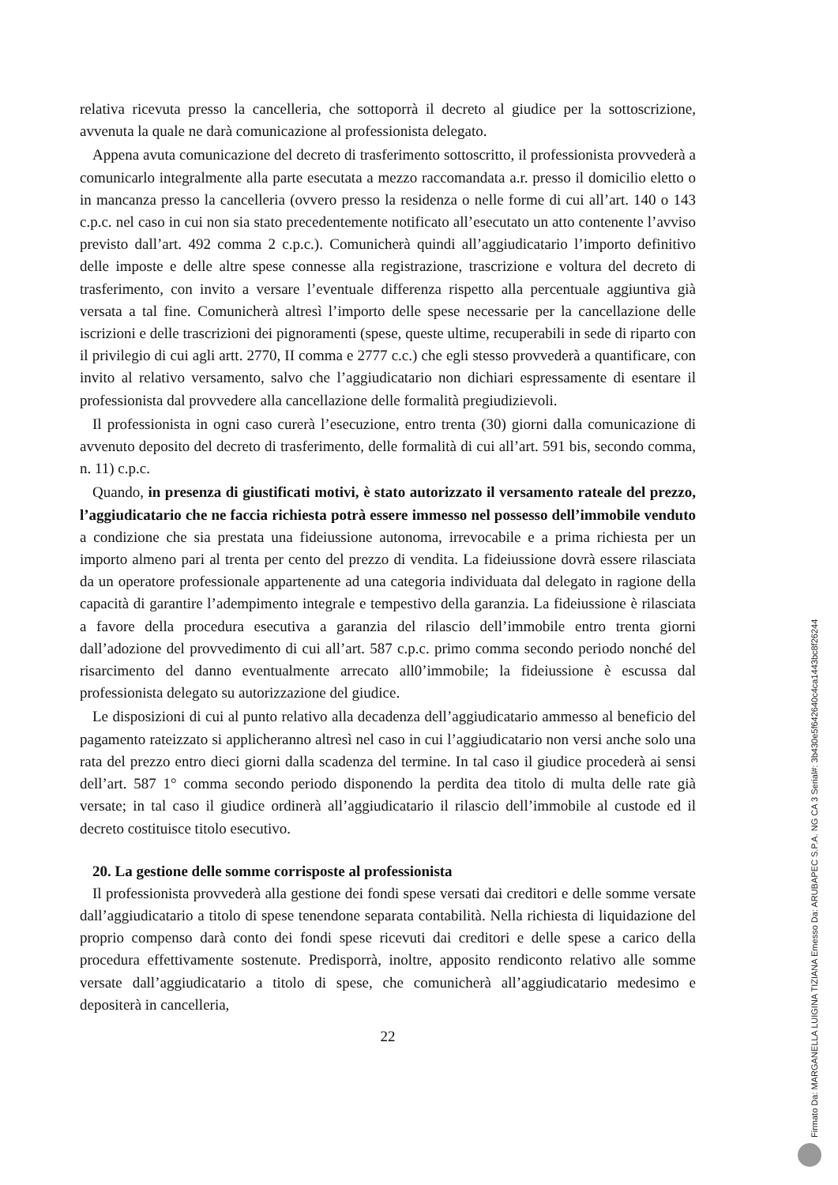relativa ricevuta presso la cancelleria, che sottoporrà il decreto al giudice per la sottoscrizione, avvenuta la quale ne darà comunicazione al professionista delegato.
Appena avuta comunicazione del decreto di trasferimento sottoscritto, il professionista provvederà a comunicarlo integralmente alla parte esecutata a mezzo raccomandata a.r. presso il domicilio eletto o in mancanza presso la cancelleria (ovvero presso la residenza o nelle forme di cui all’art. 140 o 143 c.p.c. nel caso in cui non sia stato precedentemente notificato all’esecutato un atto contenente l’avviso previsto dall’art. 492 comma 2 c.p.c.). Comunicherà quindi all’aggiudicatario l’importo definitivo delle imposte e delle altre spese connesse alla registrazione, trascrizione e voltura del decreto di trasferimento, con invito a versare l’eventuale differenza rispetto alla percentuale aggiuntiva già versata a tal fine. Comunicherà altresì l’importo delle spese necessarie per la cancellazione delle iscrizioni e delle trascrizioni dei pignoramenti (spese, queste ultime, recuperabili in sede di riparto con il privilegio di cui agli artt. 2770, II comma e 2777 c.c.) che egli stesso provvederà a quantificare, con invito al relativo versamento, salvo che l’aggiudicatario non dichiari espressamente di esentare il professionista dal provvedere alla cancellazione delle formalità pregiudizievoli.
Il professionista in ogni caso curerà l’esecuzione, entro trenta (30) giorni dalla comunicazione di avvenuto deposito del decreto di trasferimento, delle formalità di cui all’art. 591 bis, secondo comma, n. 11) c.p.c.
Quando, in presenza di giustificati motivi, è stato autorizzato il versamento rateale del prezzo, l’aggiudicatario che ne faccia richiesta potrà essere immesso nel possesso dell’immobile venduto a condizione che sia prestata una fideiussione autonoma, irrevocabile e a prima richiesta per un importo almeno pari al trenta per cento del prezzo di vendita. La fideiussione dovrà essere rilasciata da un operatore professionale appartenente ad una categoria individuata dal delegato in ragione della capacità di garantire l’adempimento integrale e tempestivo della garanzia. La fideiussione è rilasciata a favore della procedura esecutiva a garanzia del rilascio dell’immobile entro trenta giorni dall’adozione del provvedimento di cui all’art. 587 c.p.c. primo comma secondo periodo nonché del risarcimento del danno eventualmente arrecato all0’immobile; la fideiussione è escussa dal professionista delegato su autorizzazione del giudice.
Le disposizioni di cui al punto relativo alla decadenza dell’aggiudicatario ammesso al beneficio del pagamento rateizzato si applicheranno altresì nel caso in cui l’aggiudicatario non versi anche solo una rata del prezzo entro dieci giorni dalla scadenza del termine. In tal caso il giudice procederà ai sensi dell’art. 587 1° comma secondo periodo disponendo la perdita dea titolo di multa delle rate già versate; in tal caso il giudice ordinerà all’aggiudicatario il rilascio dell’immobile al custode ed il decreto costituisce titolo esecutivo.
20. La gestione delle somme corrisposte al professionista
Il professionista provvederà alla gestione dei fondi spese versati dai creditori e delle somme versate dall’aggiudicatario a titolo di spese tenendone separata contabilità. Nella richiesta di liquidazione del proprio compenso darà conto dei fondi spese ricevuti dai creditori e delle spese a carico della procedura effettivamente sostenute. Predisporrà, inoltre, apposito rendiconto relativo alle somme versate dall’aggiudicatario a titolo di spese, che comunicherà all’aggiudicatario medesimo e depositerà in cancelleria,
22
Firmato Da: MARGANELLA LUIGINA TIZIANA Emesso Da: ARUBAPEC S.P.A. NG CA 3 Serial#: 3b430e5f642640c4ca1443bc8f26244